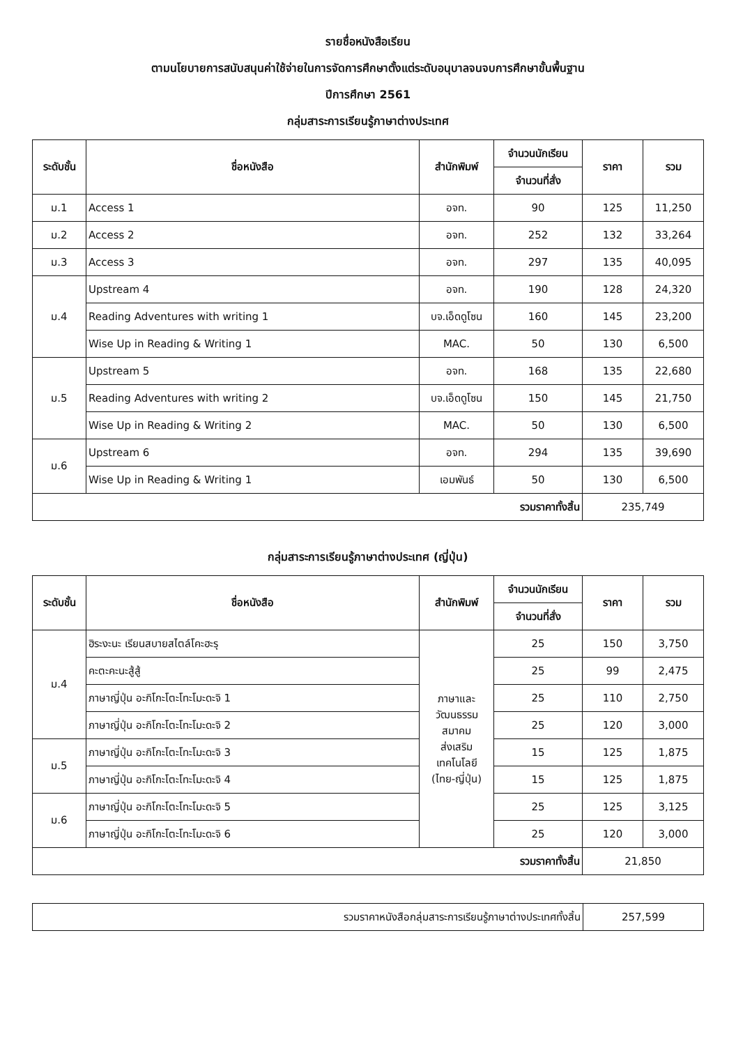รายชื่อหนังสือเรียน
ตามนโยบายการสนับสนุนค่าใช้จ่ายในการจัดการศึกษาตั้งแต่ระดับอนุบาลจนจบการศึกษาขั้นพื้นฐาน
ปีการศึกษา 2561
กลุ่มสาระการเรียนรู้ภาษาต่างประเทศ
| ระดับชั้น | ชื่อหนังสือ | สำนักพิมพ์ | จำนวนนักเรียน | ราคา | รวม |
| --- | --- | --- | --- | --- | --- |
| | | | จำนวนที่สั่ง | | |
| ม.1 | Access 1 | อจท. | 90 | 125 | 11,250 |
| ม.2 | Access 2 | อจท. | 252 | 132 | 33,264 |
| ม.3 | Access 3 | อจท. | 297 | 135 | 40,095 |
| ม.4 | Upstream 4 | อจท. | 190 | 128 | 24,320 |
| | Reading Adventures with writing 1 | บจ.เอ็ดดูโซน | 160 | 145 | 23,200 |
| | Wise Up in Reading & Writing 1 | MAC. | 50 | 130 | 6,500 |
| ม.5 | Upstream 5 | อจท. | 168 | 135 | 22,680 |
| | Reading Adventures with writing 2 | บจ.เอ็ดดูโซน | 150 | 145 | 21,750 |
| | Wise Up in Reading & Writing 2 | MAC. | 50 | 130 | 6,500 |
| ม.6 | Upstream 6 | อจท. | 294 | 135 | 39,690 |
| | Wise Up in Reading & Writing 1 | เอมพันธ์ | 50 | 130 | 6,500 |
| รวมราคาทั้งสิ้น | | | | 235,749 | |
กลุ่มสาระการเรียนรู้ภาษาต่างประเทศ (ญี่ปุ่น)
| ระดับชั้น | ชื่อหนังสือ | สำนักพิมพ์ | จำนวนนักเรียน | ราคา | รวม |
| --- | --- | --- | --- | --- | --- |
| | | | จำนวนที่สั่ง | | |
| ม.4 | ฮิระงะนะ เรียนสบายสไตล์โคะฮะรุ | ภาษาและ วัฒนธรรม สมาคม ส่งเสริม เทคโนโลยี (ไทย-ญี่ปุ่น) | 25 | 150 | 3,750 |
| | คะตะคะนะสู้สู้ | | 25 | 99 | 2,475 |
| | ภาษาญี่ปุ่น อะกิโกะโตะโทะโมะดะจิ 1 | | 25 | 110 | 2,750 |
| | ภาษาญี่ปุ่น อะกิโกะโตะโทะโมะดะจิ 2 | | 25 | 120 | 3,000 |
| ม.5 | ภาษาญี่ปุ่น อะกิโกะโตะโทะโมะดะจิ 3 | | 15 | 125 | 1,875 |
| | ภาษาญี่ปุ่น อะกิโกะโตะโทะโมะดะจิ 4 | | 15 | 125 | 1,875 |
| ม.6 | ภาษาญี่ปุ่น อะกิโกะโตะโทะโมะดะจิ 5 | | 25 | 125 | 3,125 |
| | ภาษาญี่ปุ่น อะกิโกะโตะโทะโมะดะจิ 6 | | 25 | 120 | 3,000 |
| รวมราคาทั้งสิ้น | | | | 21,850 | |
| รวมราคาหนังสือกลุ่มสาระการเรียนรู้ภาษาต่างประเทศทั้งสิ้น | 257,599 |